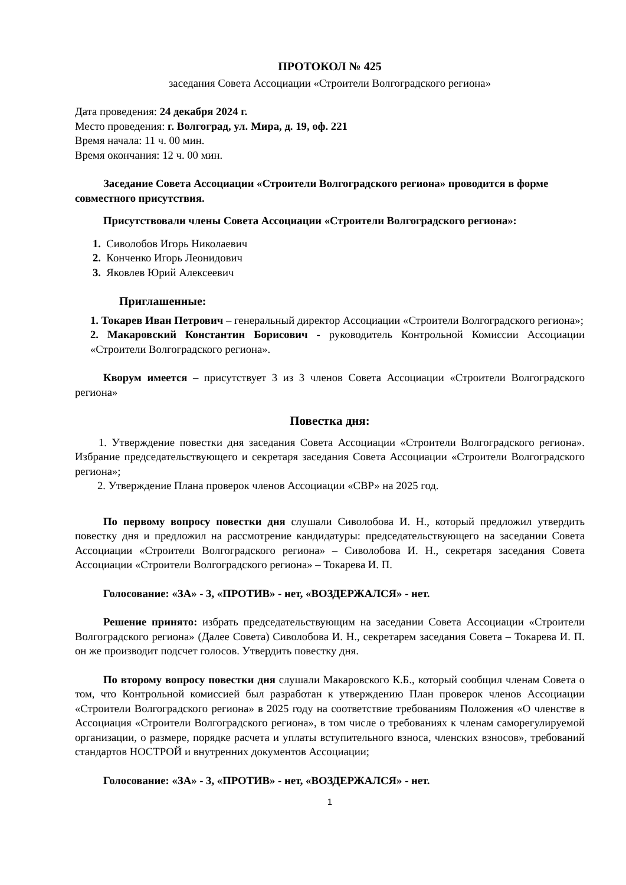ПРОТОКОЛ № 425
заседания Совета Ассоциации «Строители Волгоградского региона»
Дата проведения: 24 декабря 2024 г.
Место проведения: г. Волгоград, ул. Мира, д. 19, оф. 221
Время начала: 11 ч. 00 мин.
Время окончания: 12 ч. 00 мин.
Заседание Совета Ассоциации «Строители Волгоградского региона» проводится в форме совместного присутствия.
Присутствовали члены Совета Ассоциации «Строители Волгоградского региона»:
1. Сиволобов Игорь Николаевич
2. Конченко Игорь Леонидович
3. Яковлев Юрий Алексеевич
Приглашенные:
1. Токарев Иван Петрович – генеральный директор Ассоциации «Строители Волгоградского региона»;
2. Макаровский Константин Борисович - руководитель Контрольной Комиссии Ассоциации «Строители Волгоградского региона».
Кворум имеется – присутствует 3 из 3 членов Совета Ассоциации «Строители Волгоградского региона»
Повестка дня:
1. Утверждение повестки дня заседания Совета Ассоциации «Строители Волгоградского региона». Избрание председательствующего и секретаря заседания Совета Ассоциации «Строители Волгоградского региона»;
2. Утверждение Плана проверок членов Ассоциации «СВР» на 2025 год.
По первому вопросу повестки дня слушали Сиволобова И. Н., который предложил утвердить повестку дня и предложил на рассмотрение кандидатуры: председательствующего на заседании Совета Ассоциации «Строители Волгоградского региона» – Сиволобова И. Н., секретаря заседания Совета Ассоциации «Строители Волгоградского региона» – Токарева И. П.
Голосование: «ЗА» - 3, «ПРОТИВ» - нет, «ВОЗДЕРЖАЛСЯ» - нет.
Решение принято: избрать председательствующим на заседании Совета Ассоциации «Строители Волгоградского региона» (Далее Совета) Сиволобова И. Н., секретарем заседания Совета – Токарева И. П. он же производит подсчет голосов. Утвердить повестку дня.
По второму вопросу повестки дня слушали Макаровского К.Б., который сообщил членам Совета о том, что Контрольной комиссией был разработан к утверждению План проверок членов Ассоциации «Строители Волгоградского региона» в 2025 году на соответствие требованиям Положения «О членстве в Ассоциация «Строители Волгоградского региона», в том числе о требованиях к членам саморегулируемой организации, о размере, порядке расчета и уплаты вступительного взноса, членских взносов», требований стандартов НОСТРОЙ и внутренних документов Ассоциации;
Голосование: «ЗА» - 3, «ПРОТИВ» - нет, «ВОЗДЕРЖАЛСЯ» - нет.
1